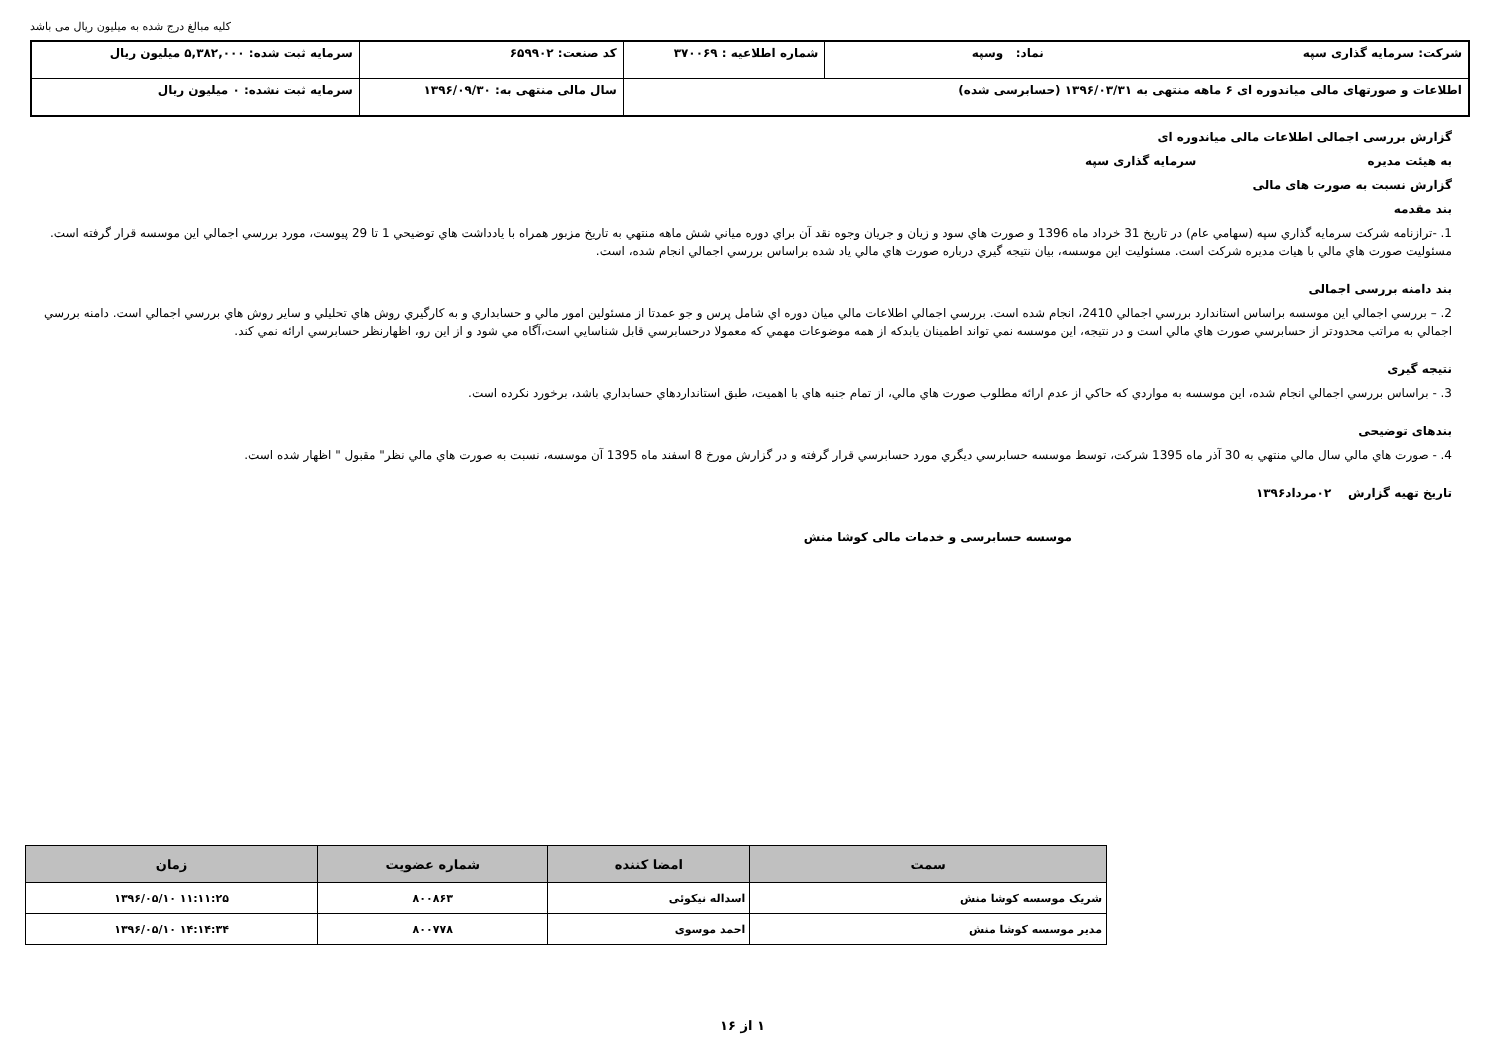کلیه مبالغ درج شده به میلیون ریال می باشد
| شرکت: سرمایه گذاری سپه نماد: وسپه | شماره اطلاعیه : ۳۷۰۰۶۹ | کد صنعت: ۶۵۹۹۰۲ | سرمایه ثبت شده: ۵,۳۸۲,۰۰۰ میلیون ریال |
| اطلاعات و صورتهای مالی میاندوره ای ۶ ماهه منتهی به ۱۳۹۶/۰۳/۳۱ (حسابرسی شده) | | سال مالی منتهی به: ۱۳۹۶/۰۹/۳۰ | سرمایه ثبت نشده: ۰ میلیون ریال |
گزارش بررسی اجمالی اطلاعات مالی میاندوره ای
به هیئت مدیره سرمایه گذاری سپه
گزارش نسبت به صورت های مالی
بند مقدمه
1. -ترازنامه شرکت سرمایه گذاري سپه (سهامي عام) در تاريخ 31 خرداد ماه 1396 و صورت هاي سود و زيان و جريان وجوه نقد آن براي دوره مياني شش ماهه منتهي به تاريخ مزبور همراه با يادداشت هاي توضيحي 1 تا 29 پيوست، مورد بررسي اجمالي اين موسسه قرار گرفته است. مسئوليت صورت هاي مالي با هيات مديره شركت است. مسئوليت اين موسسه، بيان نتيجه گيري درباره صورت هاي مالي ياد شده براساس بررسي اجمالي انجام شده، است.
بند دامنه بررسی اجمالی
2. – بررسي اجمالي اين موسسه براساس استاندارد بررسي اجمالي 2410، انجام شده است. بررسي اجمالي اطلاعات مالي ميان دوره اي شامل پرس و جو عمدتا از مسئولين امور مالي و حسابداري و به كارگيري روش هاي تحليلي و ساير روش هاي بررسي اجمالي است. دامنه بررسي اجمالي به مراتب محدودتر از حسابرسي صورت هاي مالي است و در نتيجه، اين موسسه نمي تواند اطمينان يابدكه از همه موضوعات مهمي كه معمولا درحسابرسي قابل شناسايي است،آگاه مي شود و از اين رو، اظهارنظر حسابرسي ارائه نمي كند.
نتیجه گیری
3. - براساس بررسي اجمالي انجام شده، اين موسسه به مواردي كه حاكي از عدم ارائه مطلوب صورت هاي مالي، از تمام جنبه هاي با اهميت، طبق استانداردهاي حسابداري باشد، برخورد نكرده است.
بندهای توضیحی
4. - صورت هاي مالي سال مالي منتهي به 30 آذر ماه 1395 شركت، توسط موسسه حسابرسي ديگري مورد حسابرسي قرار گرفته و در گزارش مورخ 8 اسفند ماه 1395 آن موسسه، نسبت به صورت هاي مالي نظر" مقبول " اظهار شده است.
تاریخ تهیه گزارش ۰۲مرداد۱۳۹۶
موسسه حسابرسی و خدمات مالی کوشا منش
| سمت | امضا کننده | شماره عضویت | زمان |
| --- | --- | --- | --- |
| شریک موسسه کوشا منش | اسداله نیکوئی | ۸۰۰۸۶۳ | ۱۱:۱۱:۲۵ ۱۳۹۶/۰۵/۱۰ |
| مدیر موسسه کوشا منش | احمد موسوی | ۸۰۰۷۷۸ | ۱۴:۱۴:۳۴ ۱۳۹۶/۰۵/۱۰ |
۱ از ۱۶